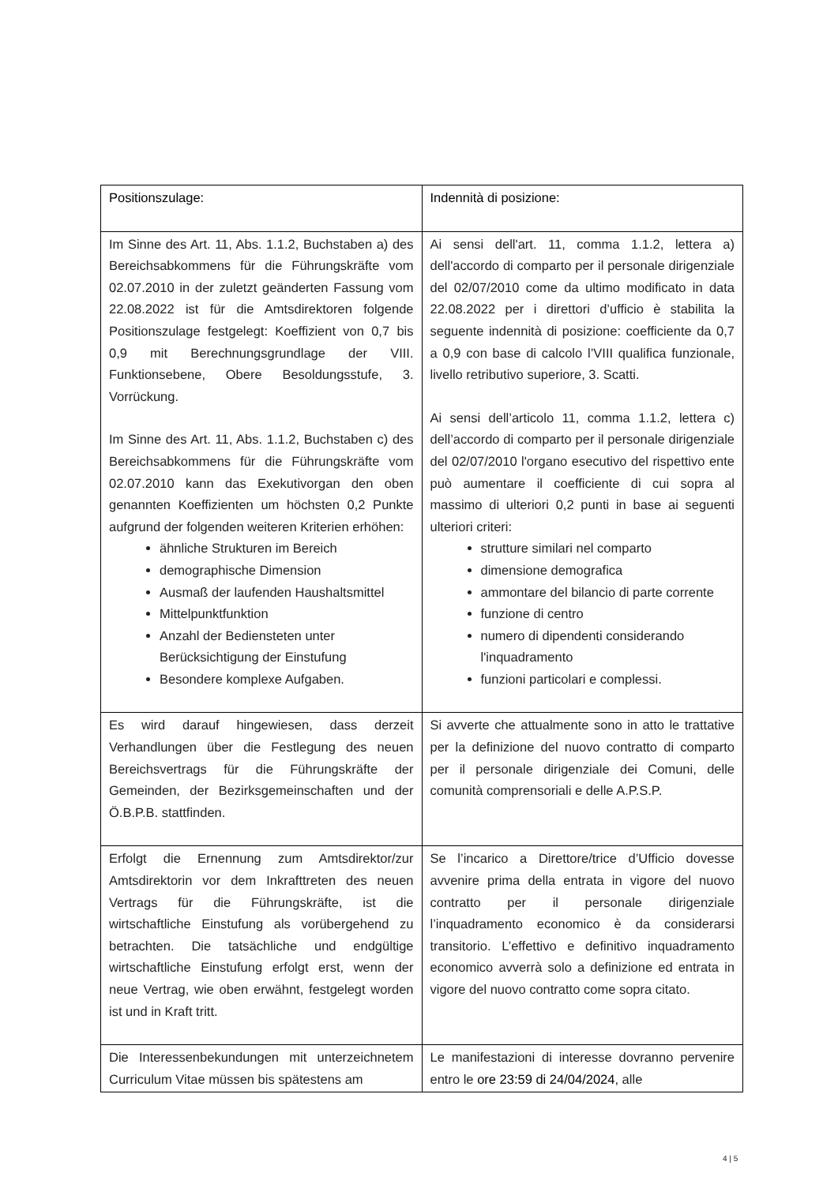| Positionszulage: | Indennità di posizione: |
| Im Sinne des Art. 11, Abs. 1.1.2, Buchstaben a) des Bereichsabkommens für die Führungskräfte vom 02.07.2010 in der zuletzt geänderten Fassung vom 22.08.2022 ist für die Amtsdirektoren folgende Positionszulage festgelegt: Koeffizient von 0,7 bis 0,9 mit Berechnungsgrundlage der VIII. Funktionsebene, Obere Besoldungsstufe, 3. Vorrückung. Im Sinne des Art. 11, Abs. 1.1.2, Buchstaben c) des Bereichsabkommens für die Führungskräfte vom 02.07.2010 kann das Exekutivorgan den oben genannten Koeffizienten um höchsten 0,2 Punkte aufgrund der folgenden weiteren Kriterien erhöhen: ähnliche Strukturen im Bereich demographische Dimension Ausmaß der laufenden Haushaltsmittel Mittelpunktfunktion Anzahl der Bediensteten unter Berücksichtigung der Einstufung Besondere komplexe Aufgaben. | Ai sensi dell'art. 11, comma 1.1.2, lettera a) dell'accordo di comparto per il personale dirigenziale del 02/07/2010 come da ultimo modificato in data 22.08.2022 per i direttori d’ufficio è stabilita la seguente indennità di posizione: coefficiente da 0,7 a 0,9 con base di calcolo l’VIII qualifica funzionale, livello retributivo superiore, 3. Scatti. Ai sensi dell’articolo 11, comma 1.1.2, lettera c) dell’accordo di comparto per il personale dirigenziale del 02/07/2010 l'organo esecutivo del rispettivo ente può aumentare il coefficiente di cui sopra al massimo di ulteriori 0,2 punti in base ai seguenti ulteriori criteri: strutture similari nel comparto dimensione demografica ammontare del bilancio di parte corrente funzione di centro numero di dipendenti considerando l'inquadramento funzioni particolari e complessi. |
| Es wird darauf hingewiesen, dass derzeit Verhandlungen über die Festlegung des neuen Bereichsvertrags für die Führungskräfte der Gemeinden, der Bezirksgemeinschaften und der Ö.B.P.B. stattfinden. | Si avverte che attualmente sono in atto le trattative per la definizione del nuovo contratto di comparto per il personale dirigenziale dei Comuni, delle comunità comprensoriali e delle A.P.S.P. |
| Erfolgt die Ernennung zum Amtsdirektor/zur Amtsdirektorin vor dem Inkrafttreten des neuen Vertrags für die Führungskräfte, ist die wirtschaftliche Einstufung als vorübergehend zu betrachten. Die tatsächliche und endgültige wirtschaftliche Einstufung erfolgt erst, wenn der neue Vertrag, wie oben erwähnt, festgelegt worden ist und in Kraft tritt. | Se l’incarico a Direttore/trice d’Ufficio dovesse avvenire prima della entrata in vigore del nuovo contratto per il personale dirigenziale l’inquadramento economico è da considerarsi transitorio. L’effettivo e definitivo inquadramento economico avverrà solo a definizione ed entrata in vigore del nuovo contratto come sopra citato. |
| Die Interessenbekundungen mit unterzeichnetem Curriculum Vitae müssen bis spätestens am | Le manifestazioni di interesse dovranno pervenire entro le ore 23:59 di 24/04/2024 , alle |
4 | 5